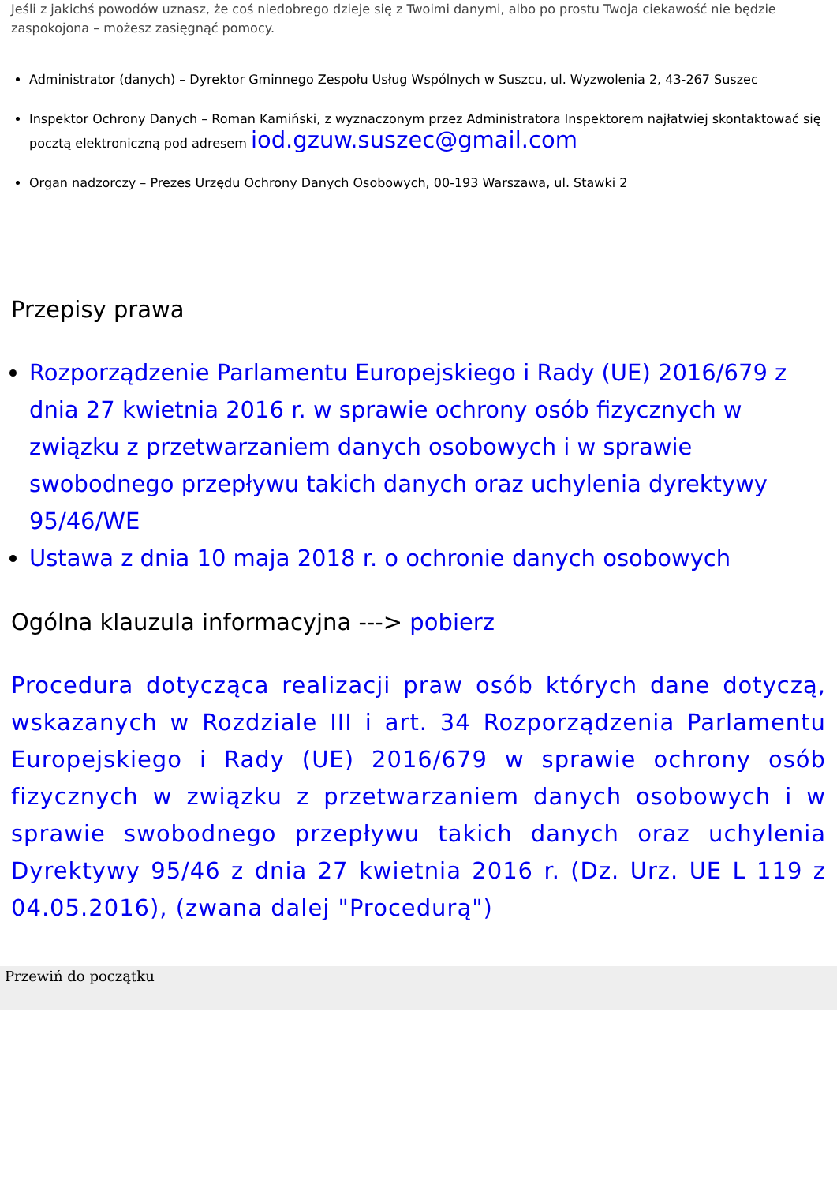Jeśli z jakichś powodów uznasz, że coś niedobrego dzieje się z Twoimi danymi, albo po prostu Twoja ciekawość nie będzie zaspokojona – możesz zasięgnąć pomocy.
Administrator (danych) – Dyrektor Gminnego Zespołu Usług Wspólnych w Suszcu, ul. Wyzwolenia 2, 43-267 Suszec
Inspektor Ochrony Danych – Roman Kamiński, z wyznaczonym przez Administratora Inspektorem najłatwiej skontaktować się pocztą elektroniczną pod adresem iod.gzuw.suszec@gmail.com
Organ nadzorczy – Prezes Urzędu Ochrony Danych Osobowych, 00-193 Warszawa, ul. Stawki 2
Przepisy prawa
Rozporządzenie Parlamentu Europejskiego i Rady (UE) 2016/679 z dnia 27 kwietnia 2016 r. w sprawie ochrony osób fizycznych w związku z przetwarzaniem danych osobowych i w sprawie swobodnego przepływu takich danych oraz uchylenia dyrektywy 95/46/WE
Ustawa z dnia 10 maja 2018 r. o ochronie danych osobowych
Ogólna klauzula informacyjna ---> pobierz
Procedura dotycząca realizacji praw osób których dane dotyczą, wskazanych w Rozdziale III i art. 34 Rozporządzenia Parlamentu Europejskiego i Rady (UE) 2016/679 w sprawie ochrony osób fizycznych w związku z przetwarzaniem danych osobowych i w sprawie swobodnego przepływu takich danych oraz uchylenia Dyrektywy 95/46 z dnia 27 kwietnia 2016 r. (Dz. Urz. UE L 119 z 04.05.2016), (zwana dalej "Procedurą")
Przewiń do początku